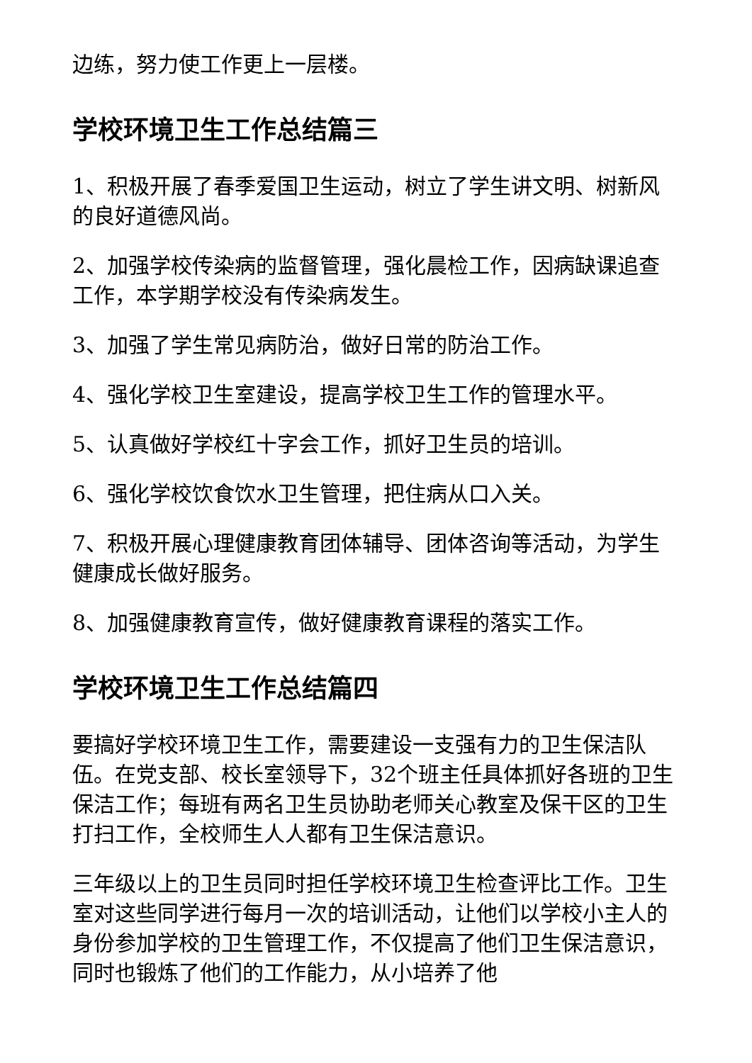边练，努力使工作更上一层楼。
学校环境卫生工作总结篇三
1、积极开展了春季爱国卫生运动，树立了学生讲文明、树新风的良好道德风尚。
2、加强学校传染病的监督管理，强化晨检工作，因病缺课追查工作，本学期学校没有传染病发生。
3、加强了学生常见病防治，做好日常的防治工作。
4、强化学校卫生室建设，提高学校卫生工作的管理水平。
5、认真做好学校红十字会工作，抓好卫生员的培训。
6、强化学校饮食饮水卫生管理，把住病从口入关。
7、积极开展心理健康教育团体辅导、团体咨询等活动，为学生健康成长做好服务。
8、加强健康教育宣传，做好健康教育课程的落实工作。
学校环境卫生工作总结篇四
要搞好学校环境卫生工作，需要建设一支强有力的卫生保洁队伍。在党支部、校长室领导下，32个班主任具体抓好各班的卫生保洁工作；每班有两名卫生员协助老师关心教室及保干区的卫生打扫工作，全校师生人人都有卫生保洁意识。
三年级以上的卫生员同时担任学校环境卫生检查评比工作。卫生室对这些同学进行每月一次的培训活动，让他们以学校小主人的身份参加学校的卫生管理工作，不仅提高了他们卫生保洁意识，同时也锻炼了他们的工作能力，从小培养了他